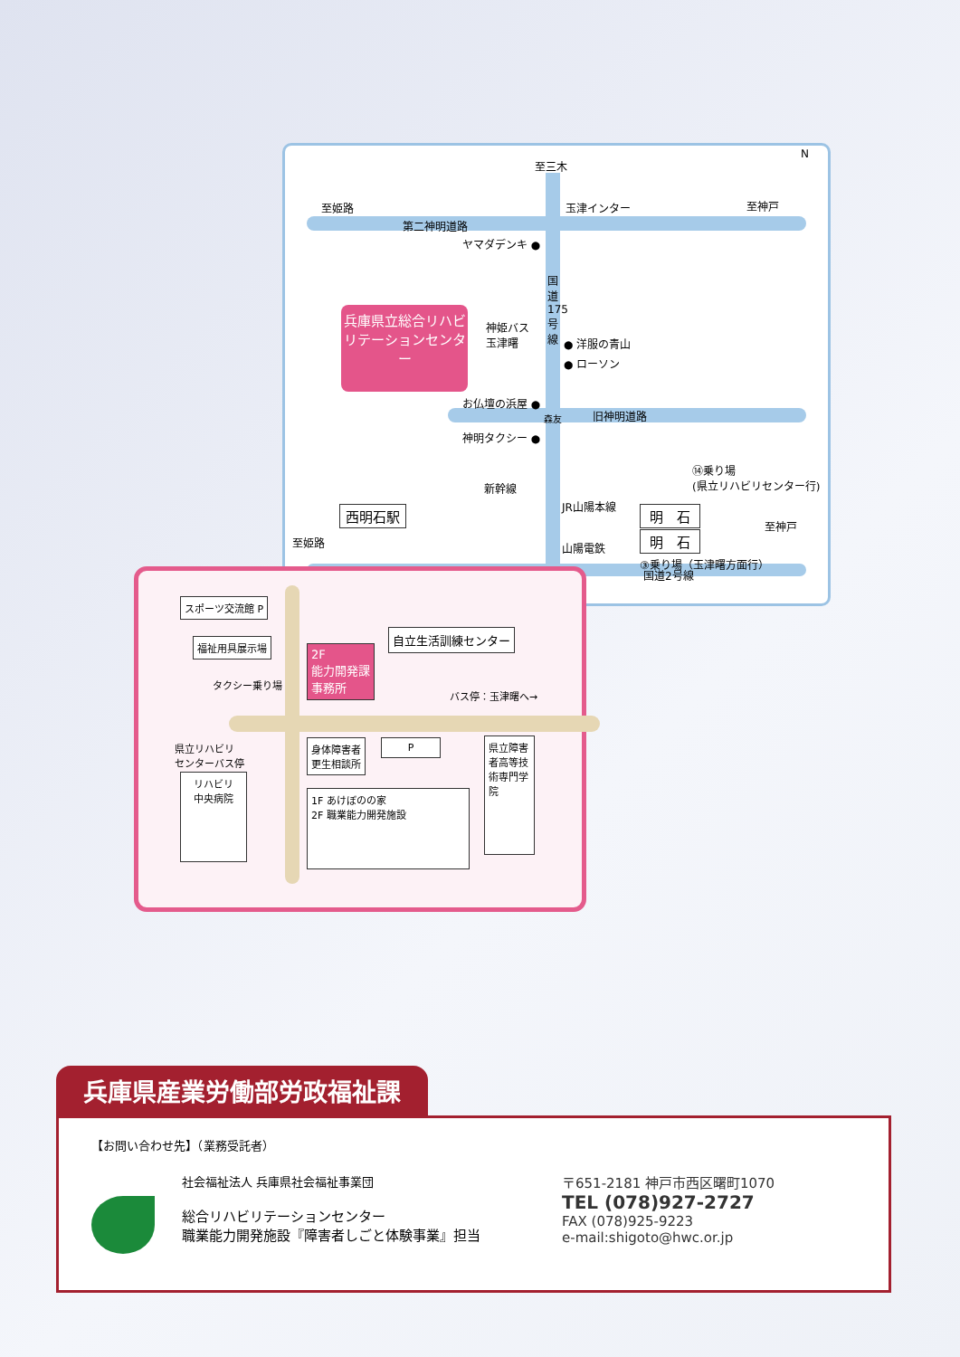至三木
至姫路 玉津インター 至神戸
N
第二神明道路
ヤマダデンキ ●
国道175号線
兵庫県立総合リハビリテーションセンター
神姫バス
玉津曙
● 洋服の青山
● ローソン
お仏壇の浜屋 ●
森友 旧神明道路
神明タクシー ●
新幹線
⑭乗り場
(県立リハビリセンター行)
JR山陽本線
西明石駅 明　石
至姫路
至神戸
明　石
山陽電鉄
③乗り場（玉津曙方面行）
国道2号線
スポーツ交流館 P
福祉用具展示場
タクシー乗り場
2F
能力開発課
事務所
自立生活訓練センター
バス停：玉津曙へ→
県立リハビリ
センターバス停
身体障害者
更生相談所
P
リハビリ
中央病院
1F あけぼのの家
2F 職業能力開発施設
県立障害者高等技術専門学院
兵庫県産業労働部労政福祉課
【お問い合わせ先】（業務受託者）
社会福祉法人 兵庫県社会福祉事業団
総合リハビリテーションセンター
職業能力開発施設『障害者しごと体験事業』担当
〒651-2181 神戸市西区曙町1070
TEL (078)927-2727
FAX (078)925-9223
e-mail:shigoto@hwc.or.jp